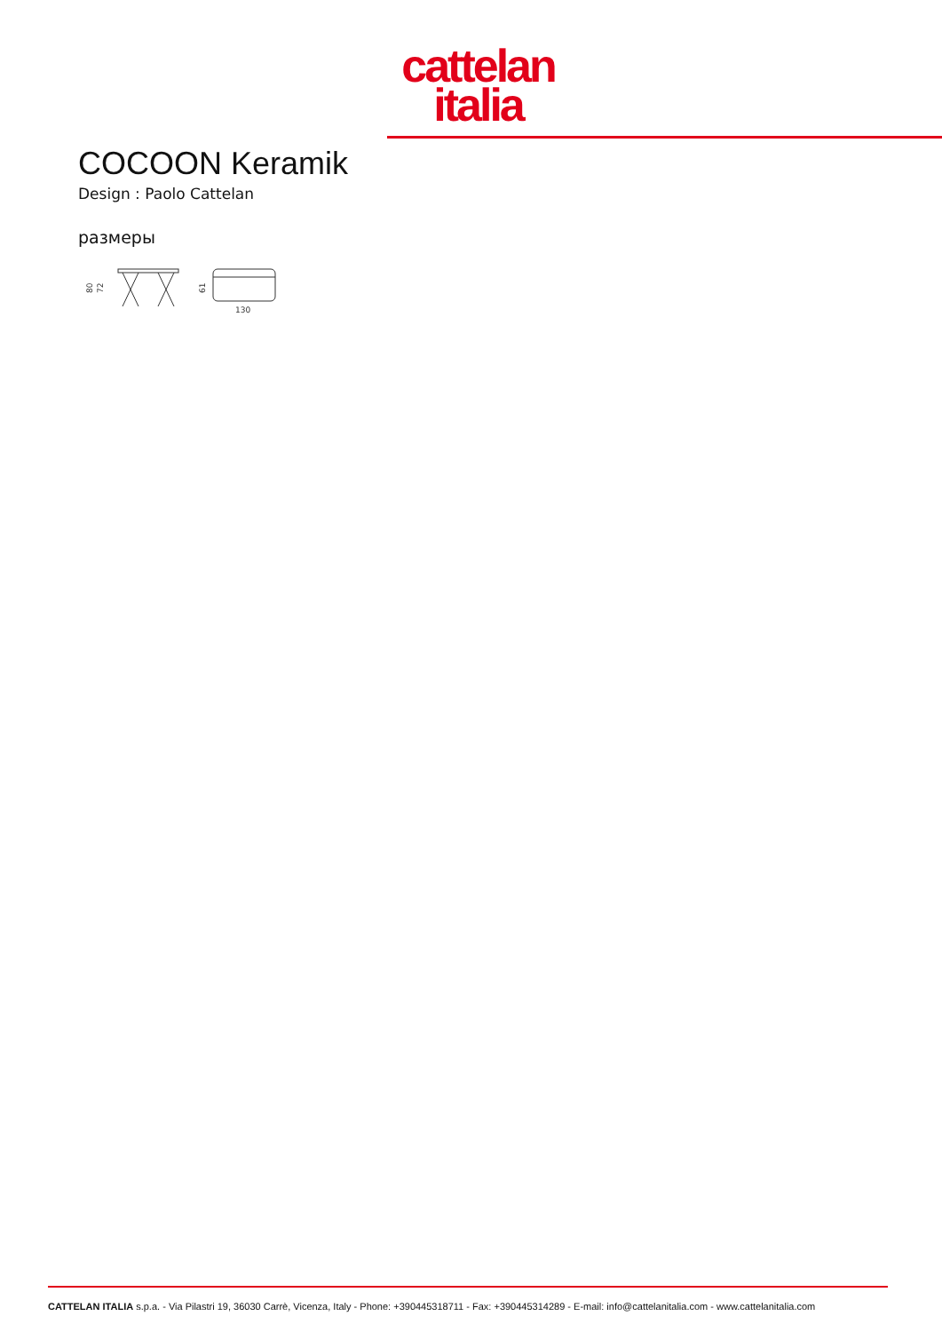cattelan
italia
COCOON Keramik
Design : Paolo Cattelan
размеры
80
72
61
130
CATTELAN ITALIA s.p.a. - Via Pilastri 19, 36030 Carrè, Vicenza, Italy - Phone: +390445318711 - Fax: +390445314289 - E-mail: info@cattelanitalia.com - www.cattelanitalia.com